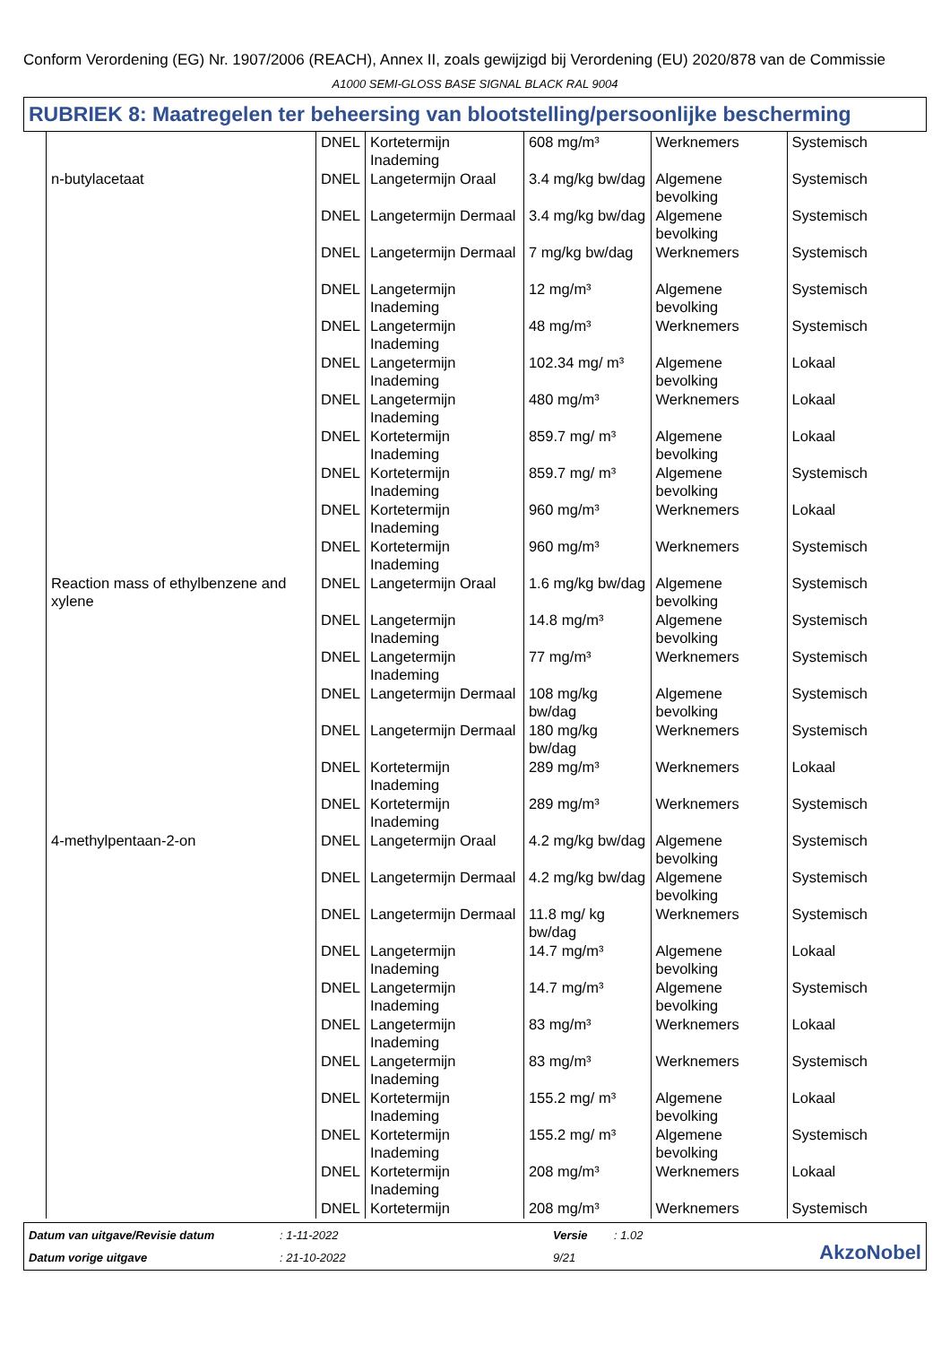Conform Verordening (EG) Nr. 1907/2006 (REACH), Annex II, zoals gewijzigd bij Verordening (EU) 2020/878 van de Commissie
A1000 SEMI-GLOSS BASE SIGNAL BLACK RAL 9004
RUBRIEK 8: Maatregelen ter beheersing van blootstelling/persoonlijke bescherming
| | DNEL | Kortetermijn Inademing | 608 mg/m³ | Werknemers | Systemisch |
| n-butylacetaat | DNEL | Langetermijn Oraal | 3.4 mg/kg bw/dag | Algemene bevolking | Systemisch |
| | DNEL | Langetermijn Dermaal | 3.4 mg/kg bw/dag | Algemene bevolking | Systemisch |
| | DNEL | Langetermijn Dermaal | 7 mg/kg bw/dag | Werknemers | Systemisch |
| | DNEL | Langetermijn Inademing | 12 mg/m³ | Algemene bevolking | Systemisch |
| | DNEL | Langetermijn Inademing | 48 mg/m³ | Werknemers | Systemisch |
| | DNEL | Langetermijn Inademing | 102.34 mg/ m³ | Algemene bevolking | Lokaal |
| | DNEL | Langetermijn Inademing | 480 mg/m³ | Werknemers | Lokaal |
| | DNEL | Kortetermijn Inademing | 859.7 mg/ m³ | Algemene bevolking | Lokaal |
| | DNEL | Kortetermijn Inademing | 859.7 mg/ m³ | Algemene bevolking | Systemisch |
| | DNEL | Kortetermijn Inademing | 960 mg/m³ | Werknemers | Lokaal |
| | DNEL | Kortetermijn Inademing | 960 mg/m³ | Werknemers | Systemisch |
| Reaction mass of ethylbenzene and xylene | DNEL | Langetermijn Oraal | 1.6 mg/kg bw/dag | Algemene bevolking | Systemisch |
| | DNEL | Langetermijn Inademing | 14.8 mg/m³ | Algemene bevolking | Systemisch |
| | DNEL | Langetermijn Inademing | 77 mg/m³ | Werknemers | Systemisch |
| | DNEL | Langetermijn Dermaal | 108 mg/kg bw/dag | Algemene bevolking | Systemisch |
| | DNEL | Langetermijn Dermaal | 180 mg/kg bw/dag | Werknemers | Systemisch |
| | DNEL | Kortetermijn Inademing | 289 mg/m³ | Werknemers | Lokaal |
| | DNEL | Kortetermijn Inademing | 289 mg/m³ | Werknemers | Systemisch |
| 4-methylpentaan-2-on | DNEL | Langetermijn Oraal | 4.2 mg/kg bw/dag | Algemene bevolking | Systemisch |
| | DNEL | Langetermijn Dermaal | 4.2 mg/kg bw/dag | Algemene bevolking | Systemisch |
| | DNEL | Langetermijn Dermaal | 11.8 mg/ kg bw/dag | Werknemers | Systemisch |
| | DNEL | Langetermijn Inademing | 14.7 mg/m³ | Algemene bevolking | Lokaal |
| | DNEL | Langetermijn Inademing | 14.7 mg/m³ | Algemene bevolking | Systemisch |
| | DNEL | Langetermijn Inademing | 83 mg/m³ | Werknemers | Lokaal |
| | DNEL | Langetermijn Inademing | 83 mg/m³ | Werknemers | Systemisch |
| | DNEL | Kortetermijn Inademing | 155.2 mg/ m³ | Algemene bevolking | Lokaal |
| | DNEL | Kortetermijn Inademing | 155.2 mg/ m³ | Algemene bevolking | Systemisch |
| | DNEL | Kortetermijn Inademing | 208 mg/m³ | Werknemers | Lokaal |
| | DNEL | Kortetermijn | 208 mg/m³ | Werknemers | Systemisch |
Datum van uitgave/Revisie datum: 1-11-2022 Versie: 1.02 AkzoNobel Datum vorige uitgave: 21-10-2022 9/21